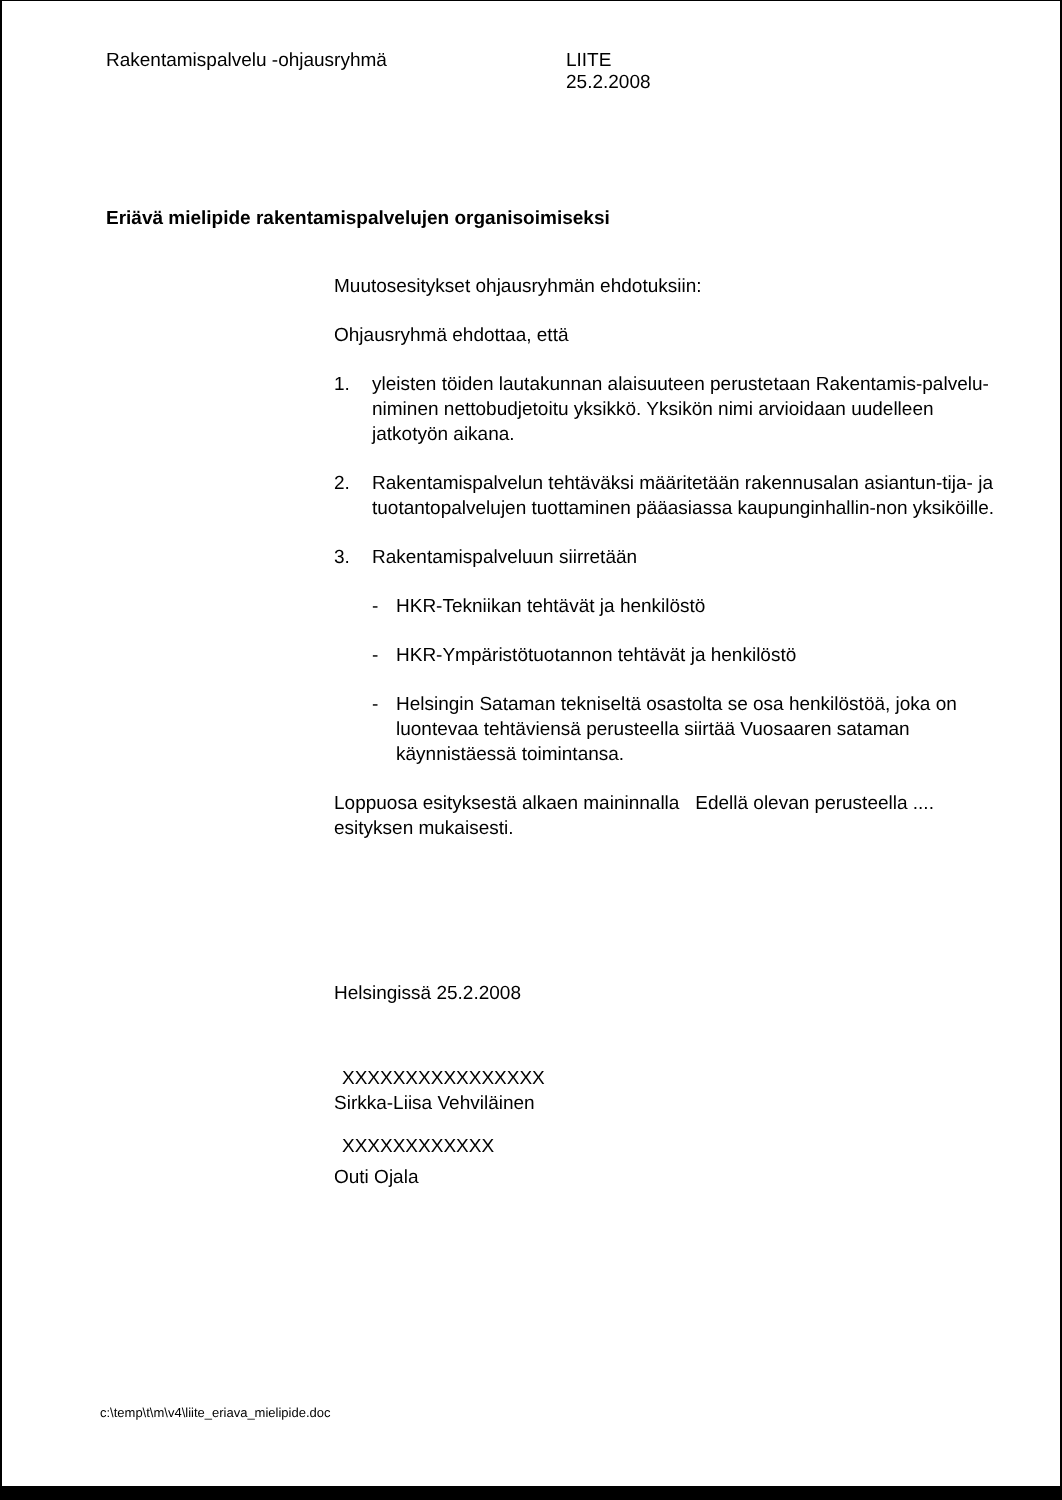Rakentamispalvelu -ohjausryhmä LIITE
25.2.2008
Eriävä mielipide rakentamispalvelujen organisoimiseksi
Muutosesitykset ohjausryhmän ehdotuksiin:
Ohjausryhmä ehdottaa, että
1. yleisten töiden lautakunnan alaisuuteen perustetaan Rakentamis-palvelu- niminen nettobudjetoitu yksikkö. Yksikön nimi arvioidaan uudelleen jatkotyön aikana.
2. Rakentamispalvelun tehtäväksi määritetään rakennusalan asiantun-tija- ja tuotantopalvelujen tuottaminen pääasiassa kaupunginhallin-non yksiköille.
3. Rakentamispalveluun siirretään
- HKR-Tekniikan tehtävät ja henkilöstö
- HKR-Ympäristötuotannon tehtävät ja henkilöstö
- Helsingin Sataman tekniseltä osastolta se osa henkilöstöä, joka on luontevaa tehtäviensä perusteella siirtää Vuosaaren sataman käynnistäessä toimintansa.
Loppuosa esityksestä alkaen maininnalla Edellä olevan perusteella .... esityksen mukaisesti.
Helsingissä 25.2.2008
XXXXXXXXXXXXXXXX
Sirkka-Liisa Vehviläinen
XXXXXXXXXXXX
Outi Ojala
c:\temp\t\m\v4\liite_eriava_mielipide.doc